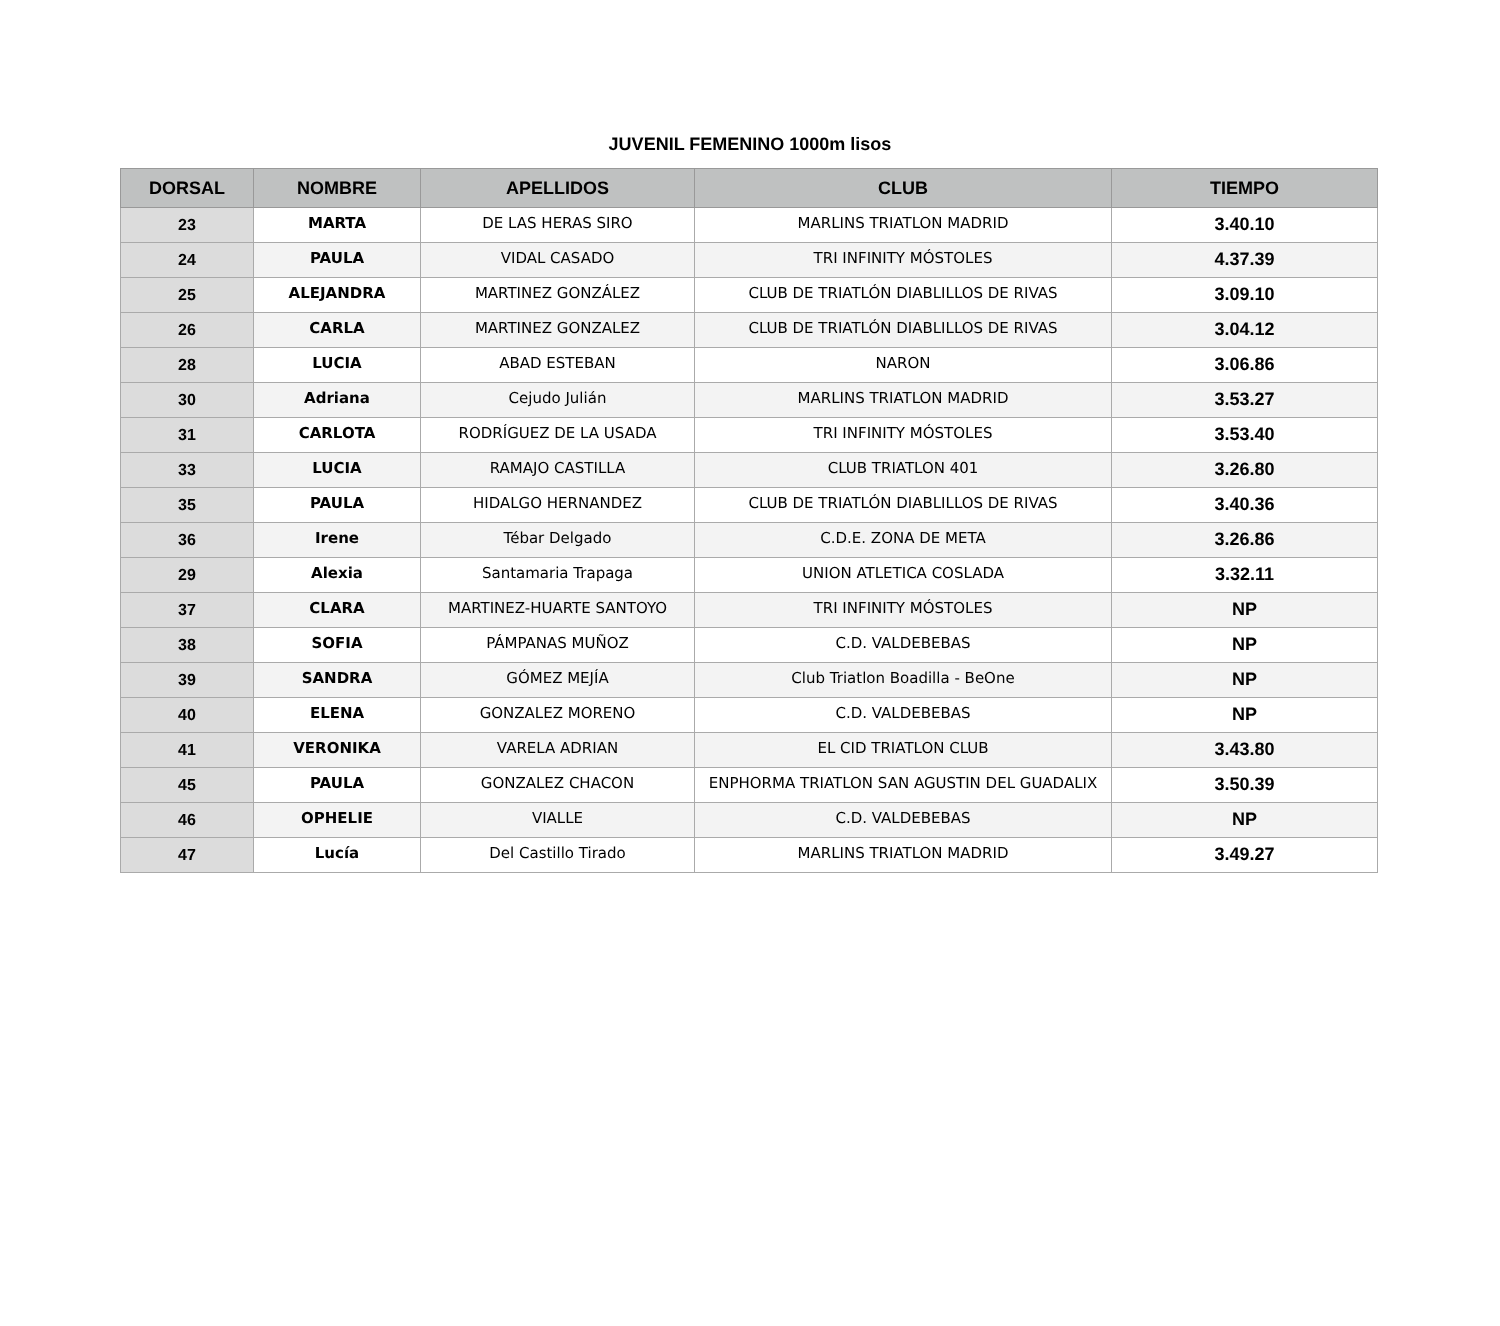JUVENIL FEMENINO 1000m lisos
| DORSAL | NOMBRE | APELLIDOS | CLUB | TIEMPO |
| --- | --- | --- | --- | --- |
| 23 | MARTA | DE LAS HERAS SIRO | MARLINS TRIATLON MADRID | 3.40.10 |
| 24 | PAULA | VIDAL CASADO | TRI INFINITY MÓSTOLES | 4.37.39 |
| 25 | ALEJANDRA | MARTINEZ GONZÁLEZ | CLUB DE TRIATLÓN DIABLILLOS DE RIVAS | 3.09.10 |
| 26 | CARLA | MARTINEZ GONZALEZ | CLUB DE TRIATLÓN DIABLILLOS DE RIVAS | 3.04.12 |
| 28 | LUCIA | ABAD ESTEBAN | NARON | 3.06.86 |
| 30 | Adriana | Cejudo Julián | MARLINS TRIATLON MADRID | 3.53.27 |
| 31 | CARLOTA | RODRÍGUEZ DE LA USADA | TRI INFINITY MÓSTOLES | 3.53.40 |
| 33 | LUCIA | RAMAJO CASTILLA | CLUB TRIATLON 401 | 3.26.80 |
| 35 | PAULA | HIDALGO HERNANDEZ | CLUB DE TRIATLÓN DIABLILLOS DE RIVAS | 3.40.36 |
| 36 | Irene | Tébar Delgado | C.D.E. ZONA DE META | 3.26.86 |
| 29 | Alexia | Santamaria Trapaga | UNION ATLETICA COSLADA | 3.32.11 |
| 37 | CLARA | MARTINEZ-HUARTE SANTOYO | TRI INFINITY MÓSTOLES | NP |
| 38 | SOFIA | PÁMPANAS MUÑOZ | C.D. VALDEBEBAS | NP |
| 39 | SANDRA | GÓMEZ MEJÍA | Club Triatlon Boadilla - BeOne | NP |
| 40 | ELENA | GONZALEZ MORENO | C.D. VALDEBEBAS | NP |
| 41 | VERONIKA | VARELA ADRIAN | EL CID TRIATLON CLUB | 3.43.80 |
| 45 | PAULA | GONZALEZ CHACON | ENPHORMA TRIATLON SAN AGUSTIN DEL GUADALIX | 3.50.39 |
| 46 | OPHELIE | VIALLE | C.D. VALDEBEBAS | NP |
| 47 | Lucía | Del Castillo Tirado | MARLINS TRIATLON MADRID | 3.49.27 |